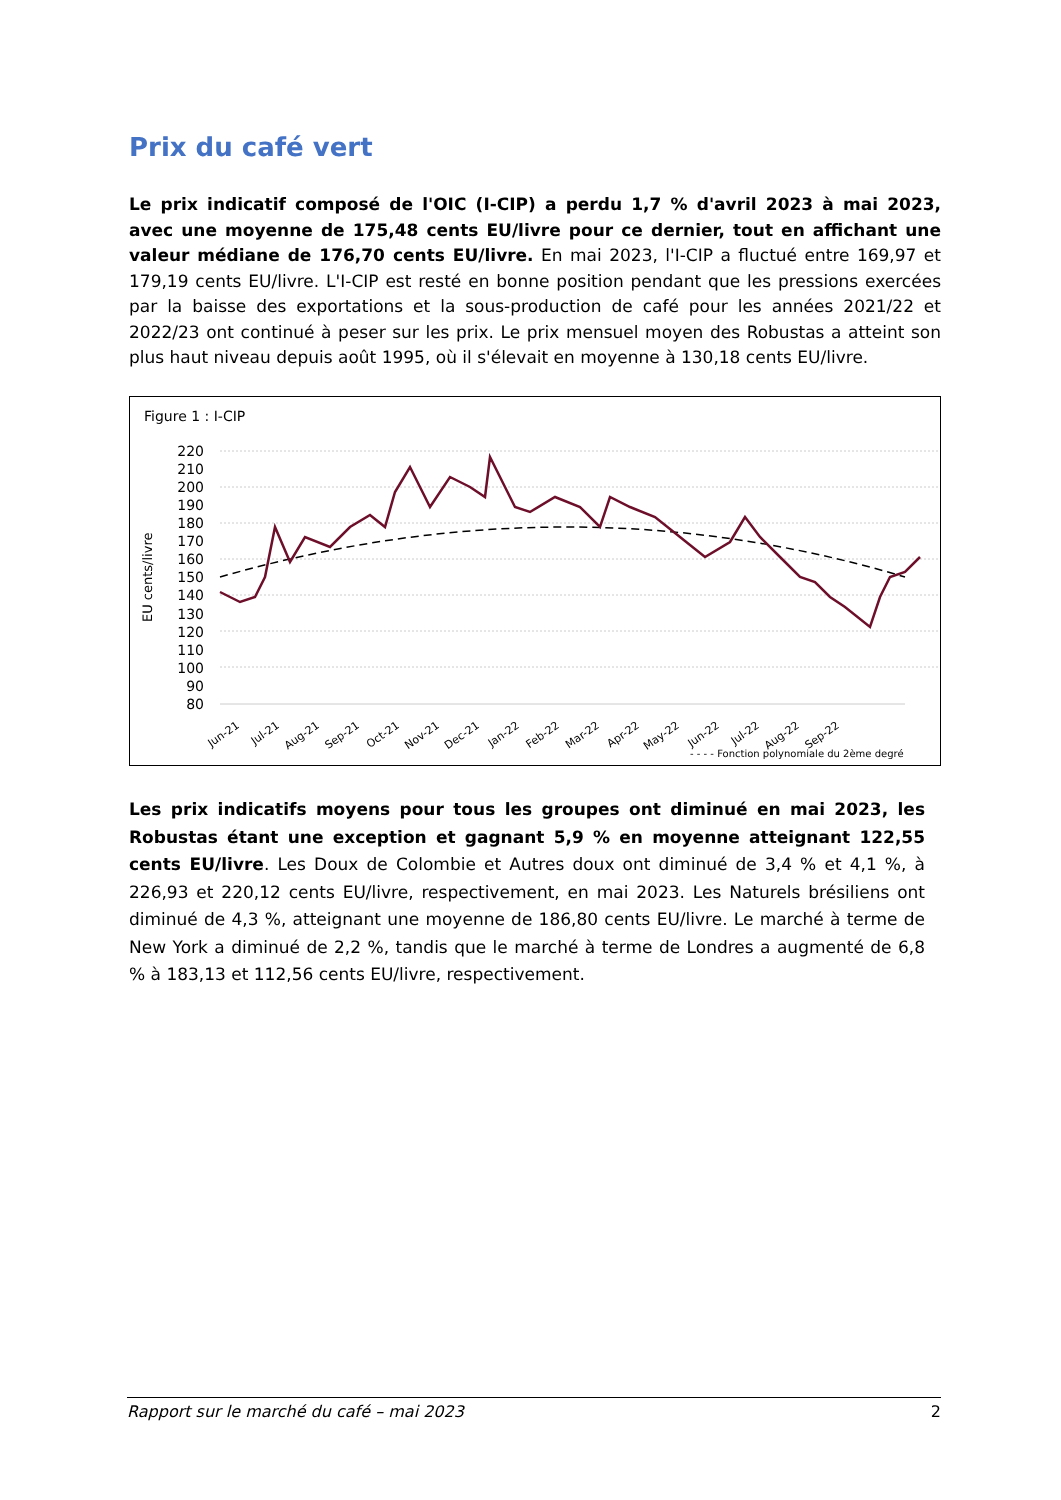Prix du café vert
Le prix indicatif composé de l'OIC (I-CIP) a perdu 1,7 % d'avril 2023 à mai 2023, avec une moyenne de 175,48 cents EU/livre pour ce dernier, tout en affichant une valeur médiane de 176,70 cents EU/livre. En mai 2023, l'I-CIP a fluctué entre 169,97 et 179,19 cents EU/livre. L'I-CIP est resté en bonne position pendant que les pressions exercées par la baisse des exportations et la sous-production de café pour les années 2021/22 et 2022/23 ont continué à peser sur les prix. Le prix mensuel moyen des Robustas a atteint son plus haut niveau depuis août 1995, où il s'élevait en moyenne à 130,18 cents EU/livre.
Figure 1 : I-CIP
EU cents/livre
220
210
200
190
180
170
160
150
140
130
120
110
100
90
80
Jun-21
Jul-21
Aug-21
Sep-21
Oct-21
Nov-21
Dec-21
Jan-22
Feb-22
Mar-22
Apr-22
May-22
Jun-22
Jul-22
Aug-22
Sep-22
- - - - Fonction polynomiale du 2ème degré
Les prix indicatifs moyens pour tous les groupes ont diminué en mai 2023, les Robustas étant une exception et gagnant 5,9 % en moyenne atteignant 122,55 cents EU/livre. Les Doux de Colombie et Autres doux ont diminué de 3,4 % et 4,1 %, à 226,93 et 220,12 cents EU/livre, respectivement, en mai 2023. Les Naturels brésiliens ont diminué de 4,3 %, atteignant une moyenne de 186,80 cents EU/livre. Le marché à terme de New York a diminué de 2,2 %, tandis que le marché à terme de Londres a augmenté de 6,8 % à 183,13 et 112,56 cents EU/livre, respectivement.
Rapport sur le marché du café – mai 2023 2